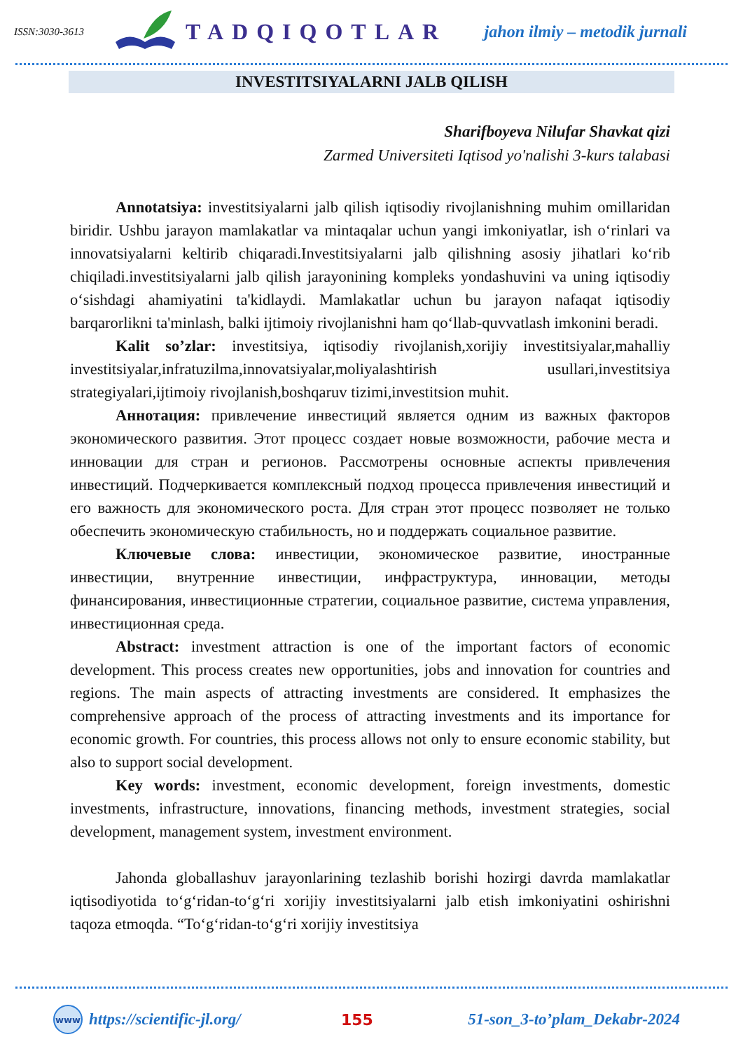ISSN:3030-3613
TADQIQOTLAR
jahon ilmiy – metodik jurnali
INVESTITSIYALARNI JALB QILISH
Sharifboyeva Nilufar Shavkat qizi
Zarmed Universiteti Iqtisod yo'nalishi 3-kurs talabasi
Annotatsiya: investitsiyalarni jalb qilish iqtisodiy rivojlanishning muhim omillaridan biridir. Ushbu jarayon mamlakatlar va mintaqalar uchun yangi imkoniyatlar, ish o‘rinlari va innovatsiyalarni keltirib chiqaradi.Investitsiyalarni jalb qilishning asosiy jihatlari ko‘rib chiqiladi.investitsiyalarni jalb qilish jarayonining kompleks yondashuvini va uning iqtisodiy o‘sishdagi ahamiyatini ta'kidlaydi. Mamlakatlar uchun bu jarayon nafaqat iqtisodiy barqarorlikni ta'minlash, balki ijtimoiy rivojlanishni ham qo‘llab-quvvatlash imkonini beradi.
Kalit so’zlar: investitsiya, iqtisodiy rivojlanish,xorijiy investitsiyalar,mahalliy investitsiyalar,infratuzilma,innovatsiyalar,moliyalashtirish usullari,investitsiya strategiyalari,ijtimoiy rivojlanish,boshqaruv tizimi,investitsion muhit.
Аннотация: привлечение инвестиций является одним из важных факторов экономического развития. Этот процесс создает новые возможности, рабочие места и инновации для стран и регионов. Рассмотрены основные аспекты привлечения инвестиций. Подчеркивается комплексный подход процесса привлечения инвестиций и его важность для экономического роста. Для стран этот процесс позволяет не только обеспечить экономическую стабильность, но и поддержать социальное развитие.
Ключевые слова: инвестиции, экономическое развитие, иностранные инвестиции, внутренние инвестиции, инфраструктура, инновации, методы финансирования, инвестиционные стратегии, социальное развитие, система управления, инвестиционная среда.
Abstract: investment attraction is one of the important factors of economic development. This process creates new opportunities, jobs and innovation for countries and regions. The main aspects of attracting investments are considered. It emphasizes the comprehensive approach of the process of attracting investments and its importance for economic growth. For countries, this process allows not only to ensure economic stability, but also to support social development.
Key words: investment, economic development, foreign investments, domestic investments, infrastructure, innovations, financing methods, investment strategies, social development, management system, investment environment.
Jahonda globallashuv jarayonlarining tezlashib borishi hozirgi davrda mamlakatlar iqtisodiyotida to‘g‘ridan-to‘g‘ri xorijiy investitsiyalarni jalb etish imkoniyatini oshirishni taqoza etmoqda. “To‘g‘ridan-to‘g‘ri xorijiy investitsiya
www
https://scientific-jl.org/ 155 51-son_3-to’plam_Dekabr-2024